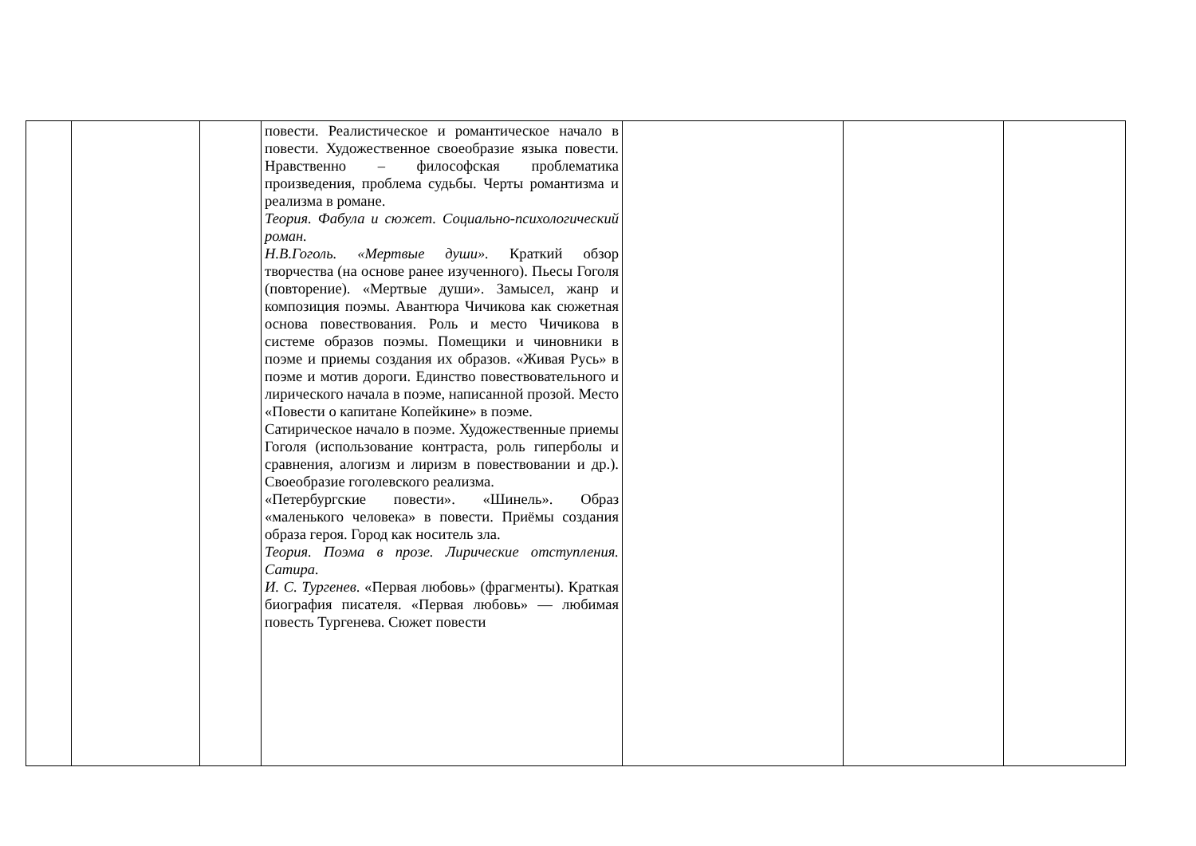| | | | повести. Реалистическое и романтическое начало в повести. Художественное своеобразие языка повести. Нравственно – философская проблематика произведения, проблема судьбы. Черты романтизма и реализма в романе. Теория. Фабула и сюжет. Социально-психологический роман. Н.В.Гоголь. «Мертвые души». Краткий обзор творчества (на основе ранее изученного). Пьесы Гоголя (повторение). «Мертвые души». Замысел, жанр и композиция поэмы. Авантюра Чичикова как сюжетная основа повествования. Роль и место Чичикова в системе образов поэмы. Помещики и чиновники в поэме и приемы создания их образов. «Живая Русь» в поэме и мотив дороги. Единство повествовательного и лирического начала в поэме, написанной прозой. Место «Повести о капитане Копейкине» в поэме. Сатирическое начало в поэме. Художественные приемы Гоголя (использование контраста, роль гиперболы и сравнения, алогизм и лиризм в повествовании и др.). Своеобразие гоголевского реализма. «Петербургские повести». «Шинель». Образ «маленького человека» в повести. Приёмы создания образа героя. Город как носитель зла. Теория. Поэма в прозе. Лирические отступления. Сатира. И. С. Тургенев . «Первая любовь» (фрагменты). Краткая биография писателя. «Первая любовь» — любимая повесть Тургенева. Сюжет повести | | | |